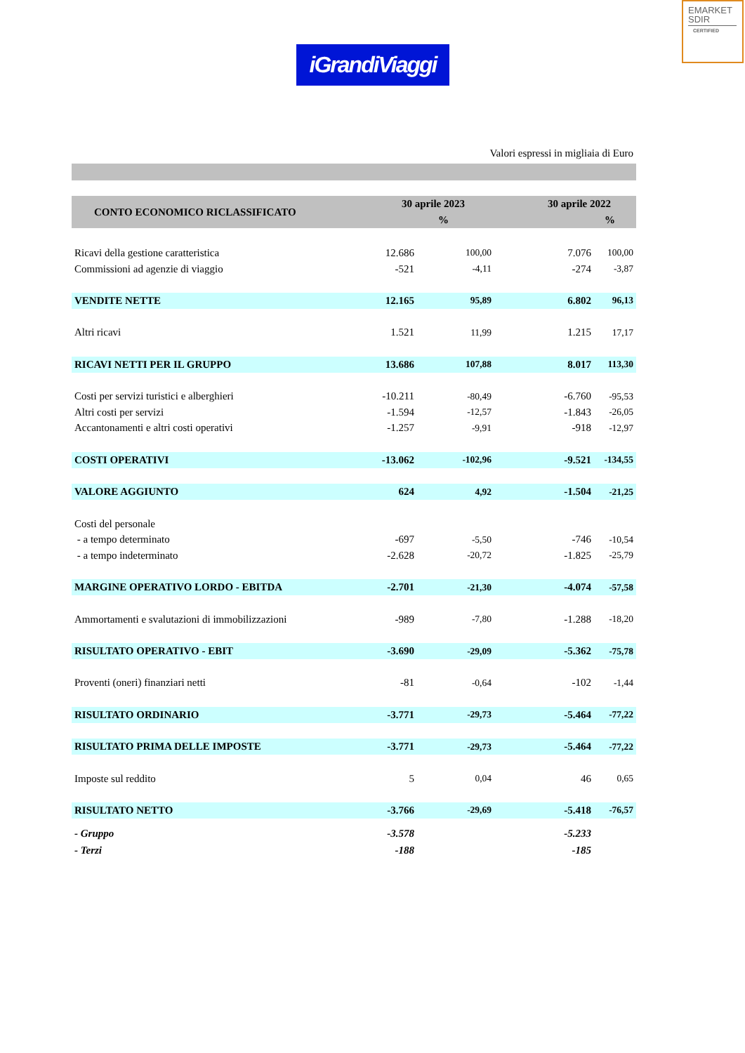EMARKET
SDIR
CERTIFIED
iGrandiViaggi
Valori espressi in migliaia di Euro
| CONTO ECONOMICO RICLASSIFICATO | 30 aprile 2023 | | 30 aprile 2022 | |
| --- | --- | --- | --- | --- |
| | | % | | % |
| Ricavi della gestione caratteristica | 12.686 | 100,00 | 7.076 | 100,00 |
| Commissioni ad agenzie di viaggio | -521 | -4,11 | -274 | -3,87 |
| VENDITE NETTE | 12.165 | 95,89 | 6.802 | 96,13 |
| Altri ricavi | 1.521 | 11,99 | 1.215 | 17,17 |
| RICAVI NETTI PER IL GRUPPO | 13.686 | 107,88 | 8.017 | 113,30 |
| Costi per servizi turistici e alberghieri | -10.211 | -80,49 | -6.760 | -95,53 |
| Altri costi per servizi | -1.594 | -12,57 | -1.843 | -26,05 |
| Accantonamenti e altri costi operativi | -1.257 | -9,91 | -918 | -12,97 |
| COSTI OPERATIVI | -13.062 | -102,96 | -9.521 | -134,55 |
| VALORE AGGIUNTO | 624 | 4,92 | -1.504 | -21,25 |
| Costi del personale | | | | |
| - a tempo determinato | -697 | -5,50 | -746 | -10,54 |
| - a tempo indeterminato | -2.628 | -20,72 | -1.825 | -25,79 |
| MARGINE OPERATIVO LORDO - EBITDA | -2.701 | -21,30 | -4.074 | -57,58 |
| Ammortamenti e svalutazioni di immobilizzazioni | -989 | -7,80 | -1.288 | -18,20 |
| RISULTATO OPERATIVO - EBIT | -3.690 | -29,09 | -5.362 | -75,78 |
| Proventi (oneri) finanziari netti | -81 | -0,64 | -102 | -1,44 |
| RISULTATO ORDINARIO | -3.771 | -29,73 | -5.464 | -77,22 |
| RISULTATO PRIMA DELLE IMPOSTE | -3.771 | -29,73 | -5.464 | -77,22 |
| Imposte sul reddito | 5 | 0,04 | 46 | 0,65 |
| RISULTATO NETTO | -3.766 | -29,69 | -5.418 | -76,57 |
| - Gruppo | -3.578 | | -5.233 | |
| - Terzi | -188 | | -185 | |